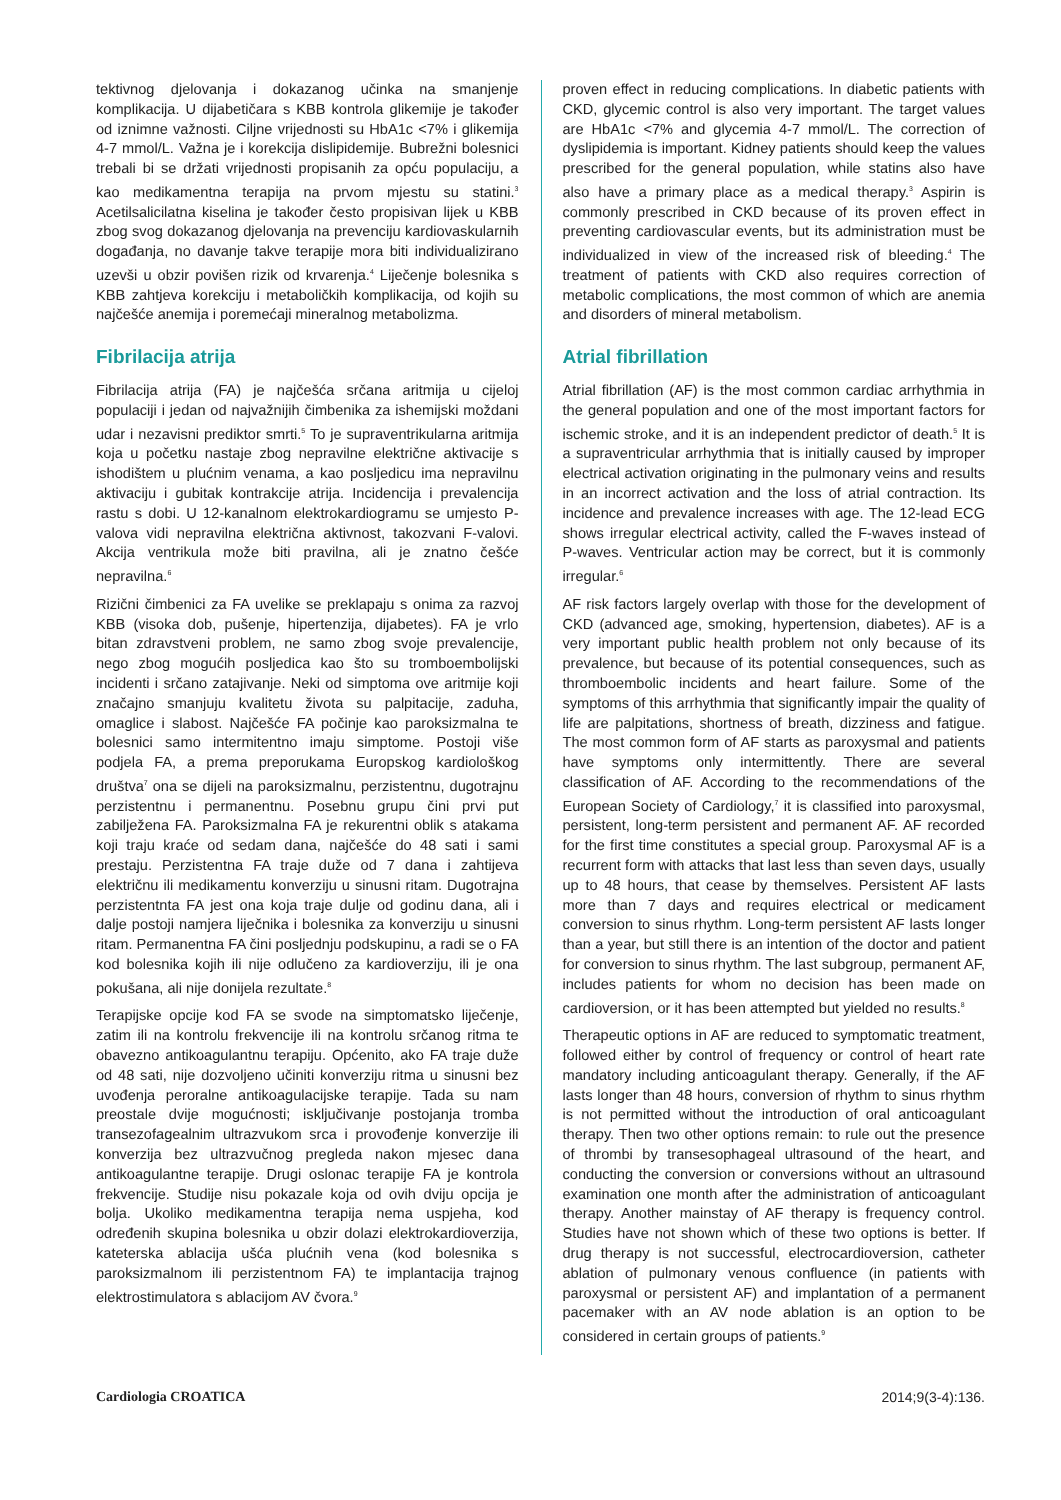tektivnog djelovanja i dokazanog učinka na smanjenje komplikacija. U dijabetičara s KBB kontrola glikemije je također od iznimne važnosti. Ciljne vrijednosti su HbA1c <7% i glikemija 4-7 mmol/L. Važna je i korekcija dislipidemije. Bubrežni bolesnici trebali bi se držati vrijednosti propisanih za opću populaciju, a kao medikamentna terapija na prvom mjestu su statini.<sup>3</sup> Acetilsalicilatna kiselina je također često propisivan lijek u KBB zbog svog dokazanog djelovanja na prevenciju kardiovaskularnih događanja, no davanje takve terapije mora biti individualizirano uzevši u obzir povišen rizik od krvarenja.<sup>4</sup> Liječenje bolesnika s KBB zahtjeva korekciju i metaboličkih komplikacija, od kojih su najčešće anemija i poremećaji mineralnog metabolizma.
Fibrilacija atrija
Fibrilacija atrija (FA) je najčešća srčana aritmija u cijeloj populaciji i jedan od najvažnijih čimbenika za ishemijski moždani udar i nezavisni prediktor smrti.<sup>5</sup> To je supraventrikularna aritmija koja u početku nastaje zbog nepravilne električne aktivacije s ishodištem u plućnim venama, a kao posljedicu ima nepravilnu aktivaciju i gubitak kontrakcije atrija. Incidencija i prevalencija rastu s dobi. U 12-kanalnom elektrokardiogramu se umjesto P-valova vidi nepravilna električna aktivnost, takozvani F-valovi. Akcija ventrikula može biti pravilna, ali je znatno češće nepravilna.<sup>6</sup>
Rizični čimbenici za FA uvelike se preklapaju s onima za razvoj KBB (visoka dob, pušenje, hipertenzija, dijabetes). FA je vrlo bitan zdravstveni problem, ne samo zbog svoje prevalencije, nego zbog mogućih posljedica kao što su tromboembolijski incidenti i srčano zatajivanje. Neki od simptoma ove aritmije koji značajno smanjuju kvalitetu života su palpitacije, zaduha, omaglice i slabost. Najčešće FA počinje kao paroksizmalna te bolesnici samo intermitentno imaju simptome. Postoji više podjela FA, a prema preporukama Europskog kardiološkog društva<sup>7</sup> ona se dijeli na paroksizmalnu, perzistentnu, dugotrajnu perzistentnu i permanentnu. Posebnu grupu čini prvi put zabilježena FA. Paroksizmalna FA je rekurentni oblik s atakama koji traju kraće od sedam dana, najčešće do 48 sati i sami prestaju. Perzistentna FA traje duže od 7 dana i zahtijeva električnu ili medikamentu konverziju u sinusni ritam. Dugotrajna perzistentnta FA jest ona koja traje dulje od godinu dana, ali i dalje postoji namjera liječnika i bolesnika za konverziju u sinusni ritam. Permanentna FA čini posljednju podskupinu, a radi se o FA kod bolesnika kojih ili nije odlučeno za kardioverziju, ili je ona pokušana, ali nije donijela rezultate.<sup>8</sup>
Terapijske opcije kod FA se svode na simptomatsko liječenje, zatim ili na kontrolu frekvencije ili na kontrolu srčanog ritma te obavezno antikoagulantnu terapiju. Općenito, ako FA traje duže od 48 sati, nije dozvoljeno učiniti konverziju ritma u sinusni bez uvođenja peroralne antikoagulacijske terapije. Tada su nam preostale dvije mogućnosti; isključivanje postojanja tromba transezofagealnim ultrazvukom srca i provođenje konverzije ili konverzija bez ultrazvučnog pregleda nakon mjesec dana antikoagulantne terapije. Drugi oslonac terapije FA je kontrola frekvencije. Studije nisu pokazale koja od ovih dviju opcija je bolja. Ukoliko medikamentna terapija nema uspjeha, kod određenih skupina bolesnika u obzir dolazi elektrokardioverzija, kateterska ablacija ušća plućnih vena (kod bolesnika s paroksizmalnom ili perzistentnom FA) te implantacija trajnog elektrostimulatora s ablacijom AV čvora.<sup>9</sup>
proven effect in reducing complications. In diabetic patients with CKD, glycemic control is also very important. The target values are HbA1c <7% and glycemia 4-7 mmol/L. The correction of dyslipidemia is important. Kidney patients should keep the values prescribed for the general population, while statins also have also have a primary place as a medical therapy.<sup>3</sup> Aspirin is commonly prescribed in CKD because of its proven effect in preventing cardiovascular events, but its administration must be individualized in view of the increased risk of bleeding.<sup>4</sup> The treatment of patients with CKD also requires correction of metabolic complications, the most common of which are anemia and disorders of mineral metabolism.
Atrial fibrillation
Atrial fibrillation (AF) is the most common cardiac arrhythmia in the general population and one of the most important factors for ischemic stroke, and it is an independent predictor of death.<sup>5</sup> It is a supraventricular arrhythmia that is initially caused by improper electrical activation originating in the pulmonary veins and results in an incorrect activation and the loss of atrial contraction. Its incidence and prevalence increases with age. The 12-lead ECG shows irregular electrical activity, called the F-waves instead of P-waves. Ventricular action may be correct, but it is commonly irregular.<sup>6</sup>
AF risk factors largely overlap with those for the development of CKD (advanced age, smoking, hypertension, diabetes). AF is a very important public health problem not only because of its prevalence, but because of its potential consequences, such as thromboembolic incidents and heart failure. Some of the symptoms of this arrhythmia that significantly impair the quality of life are palpitations, shortness of breath, dizziness and fatigue. The most common form of AF starts as paroxysmal and patients have symptoms only intermittently. There are several classification of AF. According to the recommendations of the European Society of Cardiology,<sup>7</sup> it is classified into paroxysmal, persistent, long-term persistent and permanent AF. AF recorded for the first time constitutes a special group. Paroxysmal AF is a recurrent form with attacks that last less than seven days, usually up to 48 hours, that cease by themselves. Persistent AF lasts more than 7 days and requires electrical or medicament conversion to sinus rhythm. Long-term persistent AF lasts longer than a year, but still there is an intention of the doctor and patient for conversion to sinus rhythm. The last subgroup, permanent AF, includes patients for whom no decision has been made on cardioversion, or it has been attempted but yielded no results.<sup>8</sup>
Therapeutic options in AF are reduced to symptomatic treatment, followed either by control of frequency or control of heart rate mandatory including anticoagulant therapy. Generally, if the AF lasts longer than 48 hours, conversion of rhythm to sinus rhythm is not permitted without the introduction of oral anticoagulant therapy. Then two other options remain: to rule out the presence of thrombi by transesophageal ultrasound of the heart, and conducting the conversion or conversions without an ultrasound examination one month after the administration of anticoagulant therapy. Another mainstay of AF therapy is frequency control. Studies have not shown which of these two options is better. If drug therapy is not successful, electrocardioversion, catheter ablation of pulmonary venous confluence (in patients with paroxysmal or persistent AF) and implantation of a permanent pacemaker with an AV node ablation is an option to be considered in certain groups of patients.<sup>9</sup>
Cardiologia CROATICA 2014;9(3-4):136.